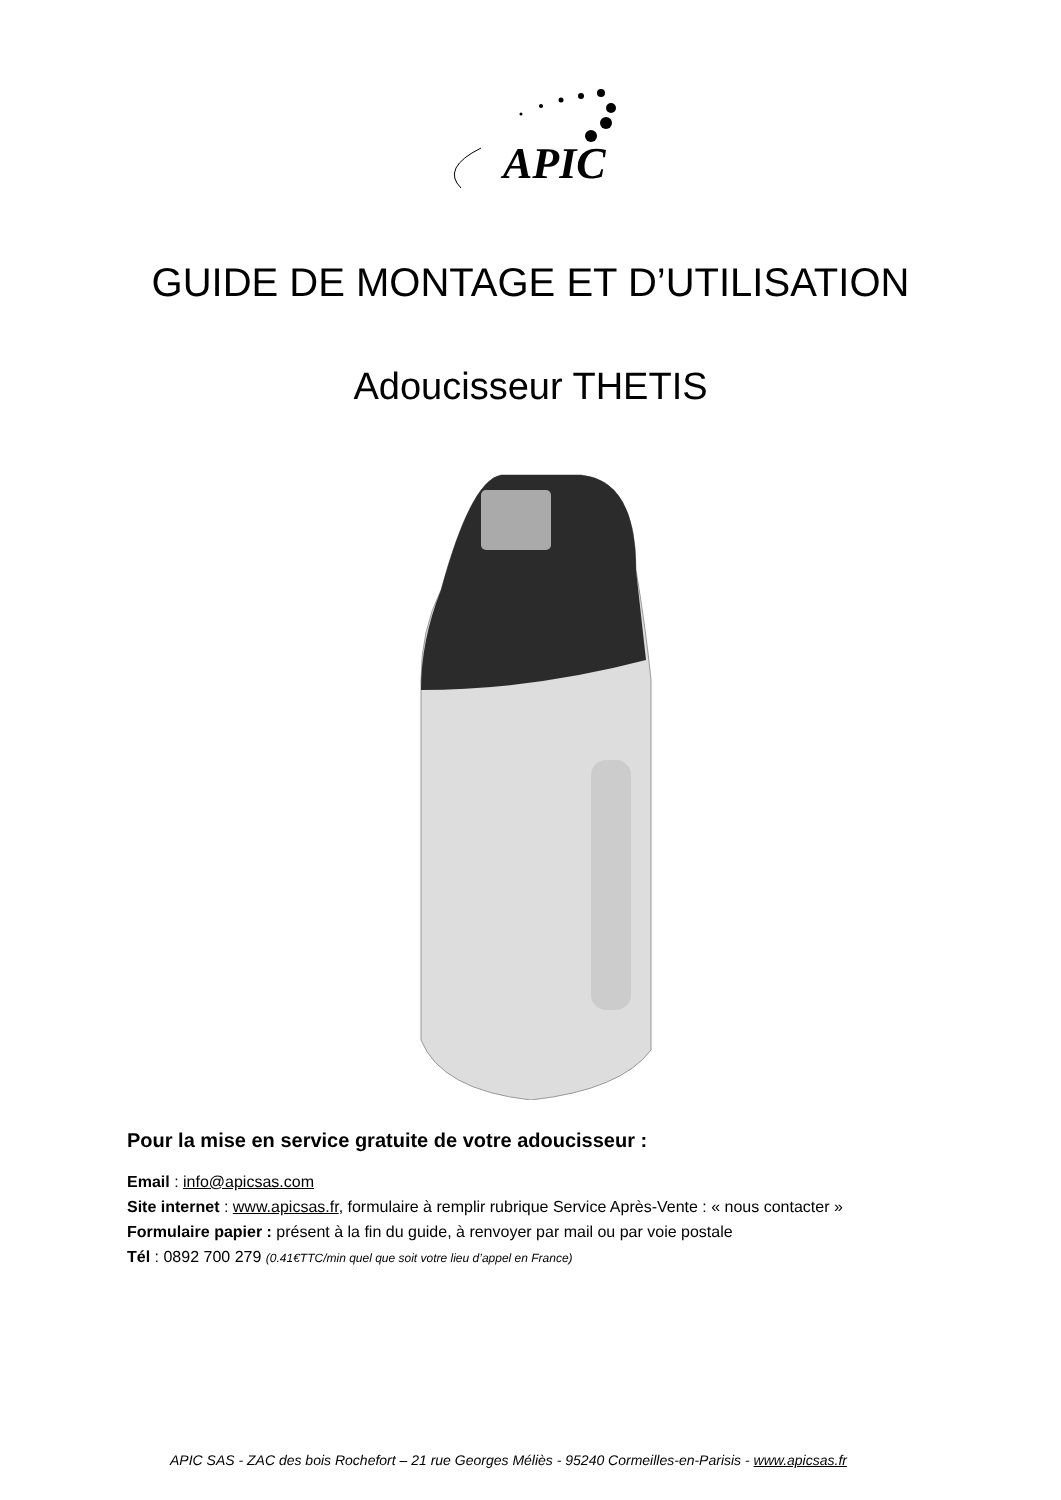APIC
GUIDE DE MONTAGE ET D’UTILISATION
Adoucisseur THETIS
Pour la mise en service gratuite de votre adoucisseur :
Email : info@apicsas.com
Site internet : www.apicsas.fr, formulaire à remplir rubrique Service Après-Vente : « nous contacter »
Formulaire papier : présent à la fin du guide, à renvoyer par mail ou par voie postale
Tél : 0892 700 279 (0.41€TTC/min quel que soit votre lieu d’appel en France)
APIC SAS - ZAC des bois Rochefort – 21 rue Georges Méliès - 95240 Cormeilles-en-Parisis - www.apicsas.fr